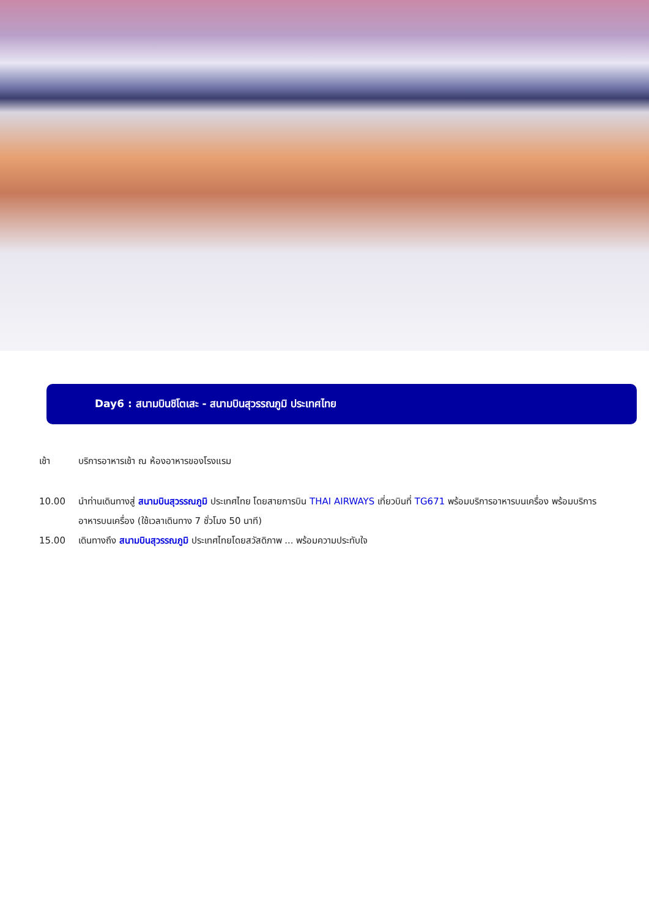Day6 : สนามบินชิโตเสะ - สนามบินสุวรรณภูมิ ประเทศไทย
เช้า บริการอาหารเช้า ณ ห้องอาหารของโรงแรม
10.00 นำท่านเดินทางสู่ สนามบินสุวรรณภูมิ ประเทศไทย โดยสายการบิน THAI AIRWAYS เที่ยวบินที่ TG671 พร้อมบริการอาหารบนเครื่อง พร้อมบริการอาหารบนเครื่อง (ใช้เวลาเดินทาง 7 ชั่วโมง 50 นาที)
15.00 เดินทางถึง สนามบินสุวรรณภูมิ ประเทศไทยโดยสวัสดิภาพ ... พร้อมความประทับใจ